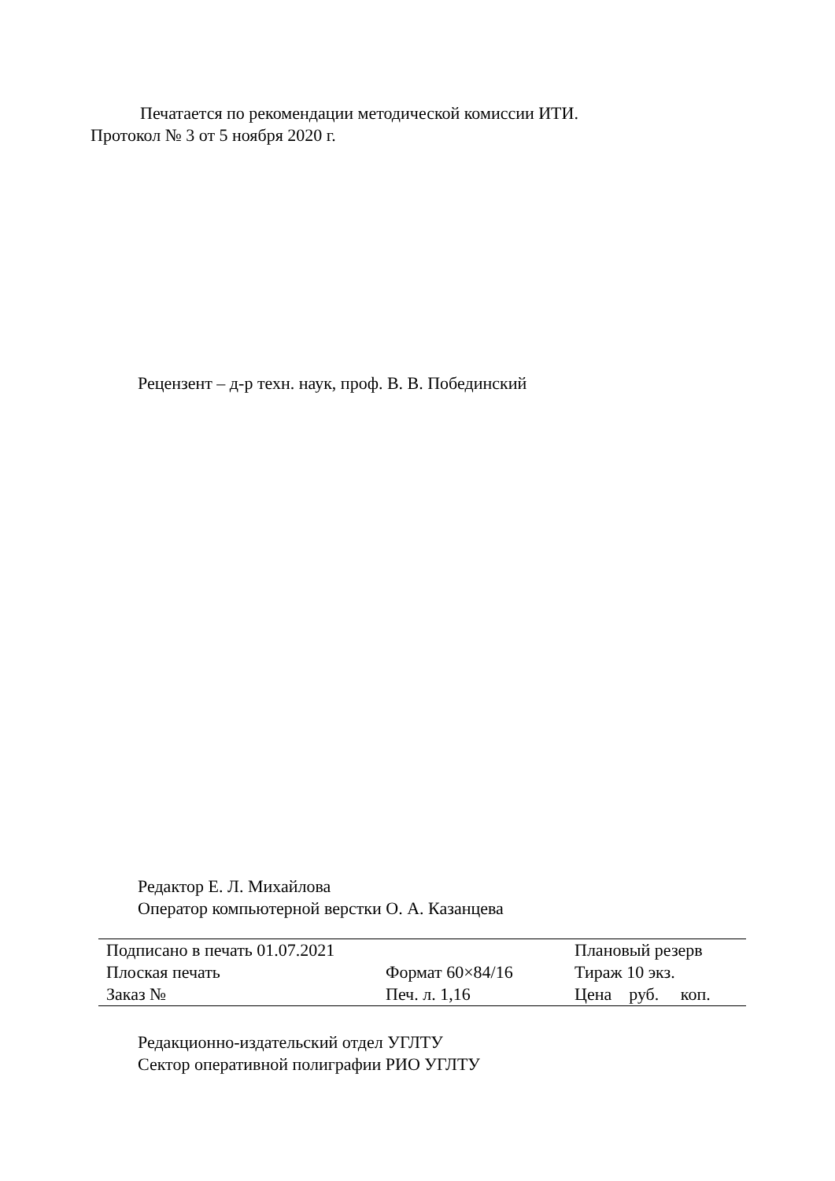Печатается по рекомендации методической комиссии ИТИ.
Протокол № 3 от 5 ноября 2020 г.
Рецензент – д-р техн. наук, проф. В. В. Побединский
Редактор Е. Л. Михайлова
Оператор компьютерной верстки О. А. Казанцева
| Подписано в печать 01.07.2021 | | Плановый резерв |
| Плоская печать | Формат 60×84/16 | Тираж 10 экз. |
| Заказ № | Печ. л. 1,16 | Цена руб. коп. |
Редакционно-издательский отдел УГЛТУ
Сектор оперативной полиграфии РИО УГЛТУ